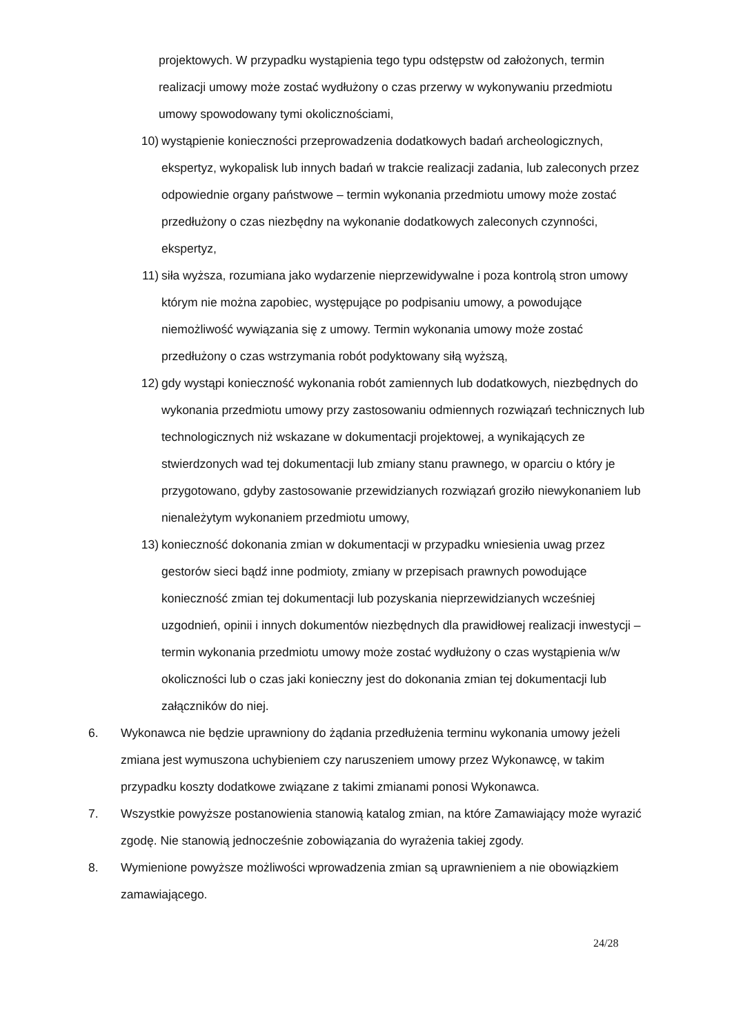projektowych. W przypadku wystąpienia tego typu odstępstw od założonych, termin realizacji umowy może zostać wydłużony o czas przerwy w wykonywaniu przedmiotu umowy spowodowany tymi okolicznościami,
10) wystąpienie konieczności przeprowadzenia dodatkowych badań archeologicznych, ekspertyz, wykopalisk lub innych badań w trakcie realizacji zadania, lub zaleconych przez odpowiednie organy państwowe – termin wykonania przedmiotu umowy może zostać przedłużony o czas niezbędny na wykonanie dodatkowych zaleconych czynności, ekspertyz,
11) siła wyższa, rozumiana jako wydarzenie nieprzewidywalne i poza kontrolą stron umowy którym nie można zapobiec, występujące po podpisaniu umowy, a powodujące niemożliwość wywiązania się z umowy. Termin wykonania umowy może zostać przedłużony o czas wstrzymania robót podyktowany siłą wyższą,
12) gdy wystąpi konieczność wykonania robót zamiennych lub dodatkowych, niezbędnych do wykonania przedmiotu umowy przy zastosowaniu odmiennych rozwiązań technicznych lub technologicznych niż wskazane w dokumentacji projektowej, a wynikających ze stwierdzonych wad tej dokumentacji lub zmiany stanu prawnego, w oparciu o który je przygotowano, gdyby zastosowanie przewidzianych rozwiązań groziło niewykonaniem lub nienależytym wykonaniem przedmiotu umowy,
13) konieczność dokonania zmian w dokumentacji w przypadku wniesienia uwag przez gestorów sieci bądź inne podmioty, zmiany w przepisach prawnych powodujące konieczność zmian tej dokumentacji lub pozyskania nieprzewidzianych wcześniej uzgodnień, opinii i innych dokumentów niezbędnych dla prawidłowej realizacji inwestycji – termin wykonania przedmiotu umowy może zostać wydłużony o czas wystąpienia w/w okoliczności lub o czas jaki konieczny jest do dokonania zmian tej dokumentacji lub załączników do niej.
6. Wykonawca nie będzie uprawniony do żądania przedłużenia terminu wykonania umowy jeżeli zmiana jest wymuszona uchybieniem czy naruszeniem umowy przez Wykonawcę, w takim przypadku koszty dodatkowe związane z takimi zmianami ponosi Wykonawca.
7. Wszystkie powyższe postanowienia stanowią katalog zmian, na które Zamawiający może wyrazić zgodę. Nie stanowią jednocześnie zobowiązania do wyrażenia takiej zgody.
8. Wymienione powyższe możliwości wprowadzenia zmian są uprawnieniem a nie obowiązkiem zamawiającego.
24/28